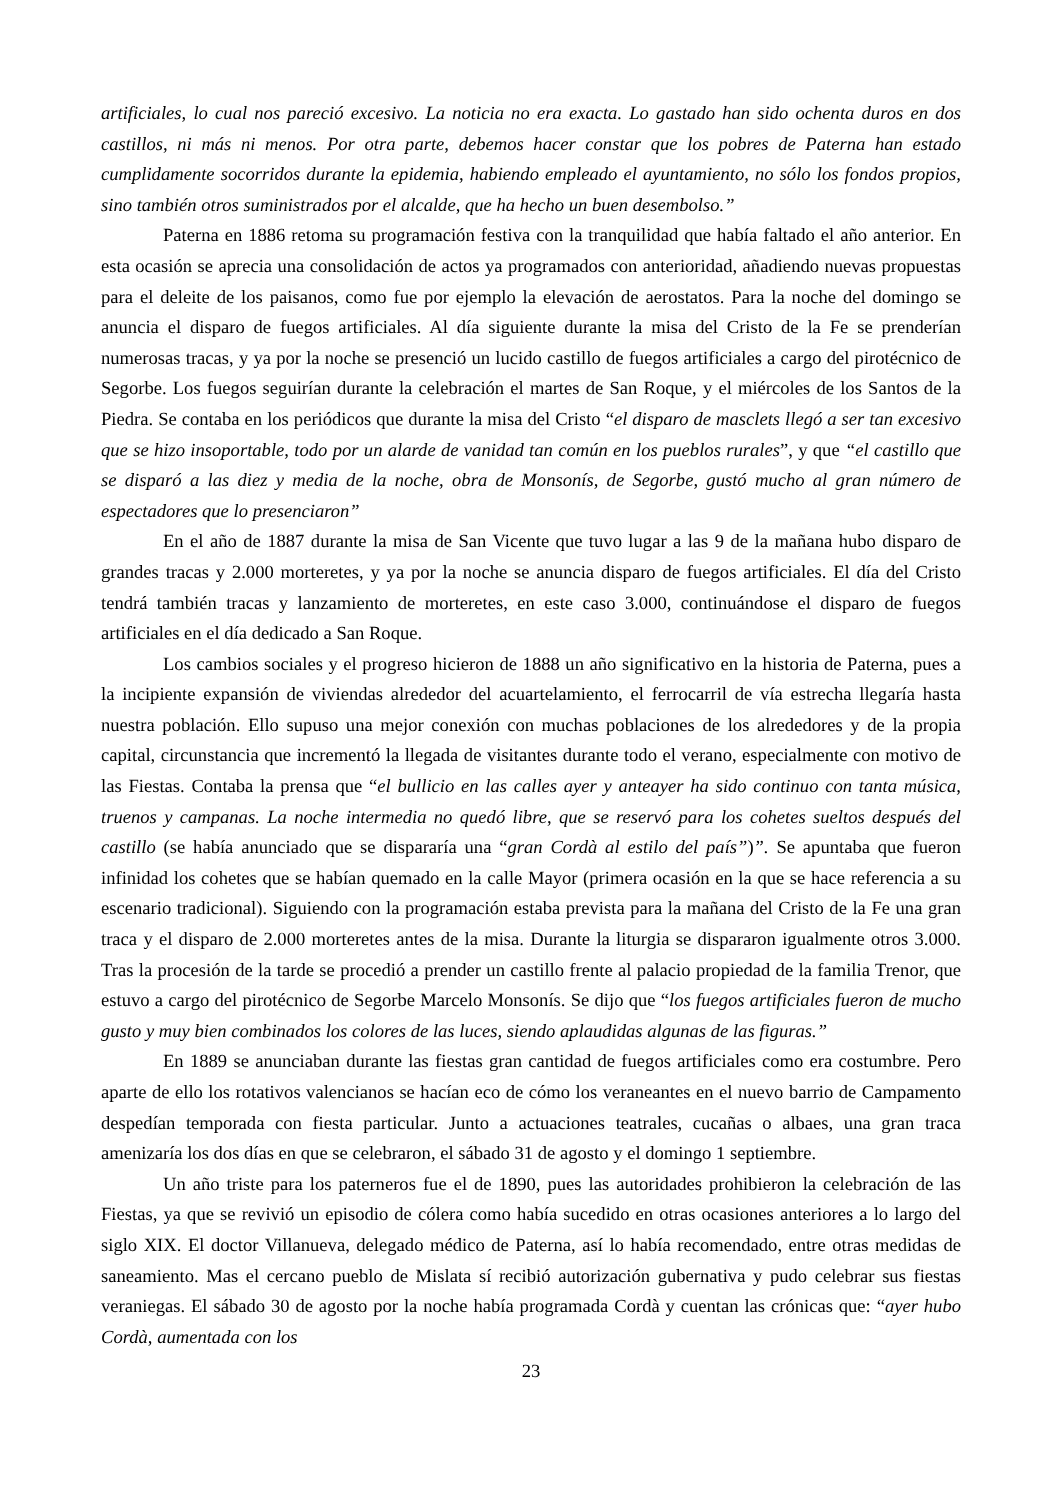artificiales, lo cual nos pareció excesivo. La noticia no era exacta. Lo gastado han sido ochenta duros en dos castillos, ni más ni menos. Por otra parte, debemos hacer constar que los pobres de Paterna han estado cumplidamente socorridos durante la epidemia, habiendo empleado el ayuntamiento, no sólo los fondos propios, sino también otros suministrados por el alcalde, que ha hecho un buen desembolso.”
Paterna en 1886 retoma su programación festiva con la tranquilidad que había faltado el año anterior. En esta ocasión se aprecia una consolidación de actos ya programados con anterioridad, añadiendo nuevas propuestas para el deleite de los paisanos, como fue por ejemplo la elevación de aerostatos. Para la noche del domingo se anuncia el disparo de fuegos artificiales. Al día siguiente durante la misa del Cristo de la Fe se prenderían numerosas tracas, y ya por la noche se presenció un lucido castillo de fuegos artificiales a cargo del pirotécnico de Segorbe. Los fuegos seguirían durante la celebración el martes de San Roque, y el miércoles de los Santos de la Piedra. Se contaba en los periódicos que durante la misa del Cristo “el disparo de masclets llegó a ser tan excesivo que se hizo insoportable, todo por un alarde de vanidad tan común en los pueblos rurales”, y que “el castillo que se disparó a las diez y media de la noche, obra de Monsonís, de Segorbe, gustó mucho al gran número de espectadores que lo presenciaron”
En el año de 1887 durante la misa de San Vicente que tuvo lugar a las 9 de la mañana hubo disparo de grandes tracas y 2.000 morteretes, y ya por la noche se anuncia disparo de fuegos artificiales. El día del Cristo tendrá también tracas y lanzamiento de morteretes, en este caso 3.000, continuándose el disparo de fuegos artificiales en el día dedicado a San Roque.
Los cambios sociales y el progreso hicieron de 1888 un año significativo en la historia de Paterna, pues a la incipiente expansión de viviendas alrededor del acuartelamiento, el ferrocarril de vía estrecha llegaría hasta nuestra población. Ello supuso una mejor conexión con muchas poblaciones de los alrededores y de la propia capital, circunstancia que incrementó la llegada de visitantes durante todo el verano, especialmente con motivo de las Fiestas. Contaba la prensa que “el bullicio en las calles ayer y anteayer ha sido continuo con tanta música, truenos y campanas. La noche intermedia no quedó libre, que se reservó para los cohetes sueltos después del castillo (se había anunciado que se dispararía una “gran Cordà al estilo del país”)”. Se apuntaba que fueron infinidad los cohetes que se habían quemado en la calle Mayor (primera ocasión en la que se hace referencia a su escenario tradicional). Siguiendo con la programación estaba prevista para la mañana del Cristo de la Fe una gran traca y el disparo de 2.000 morteretes antes de la misa. Durante la liturgia se dispararon igualmente otros 3.000. Tras la procesión de la tarde se procedió a prender un castillo frente al palacio propiedad de la familia Trenor, que estuvo a cargo del pirotécnico de Segorbe Marcelo Monsonís. Se dijo que “los fuegos artificiales fueron de mucho gusto y muy bien combinados los colores de las luces, siendo aplaudidas algunas de las figuras.”
En 1889 se anunciaban durante las fiestas gran cantidad de fuegos artificiales como era costumbre. Pero aparte de ello los rotativos valencianos se hacían eco de cómo los veraneantes en el nuevo barrio de Campamento despedían temporada con fiesta particular. Junto a actuaciones teatrales, cucañas o albaes, una gran traca amenizaría los dos días en que se celebraron, el sábado 31 de agosto y el domingo 1 septiembre.
Un año triste para los paterneros fue el de 1890, pues las autoridades prohibieron la celebración de las Fiestas, ya que se revivió un episodio de cólera como había sucedido en otras ocasiones anteriores a lo largo del siglo XIX. El doctor Villanueva, delegado médico de Paterna, así lo había recomendado, entre otras medidas de saneamiento. Mas el cercano pueblo de Mislata sí recibió autorización gubernativa y pudo celebrar sus fiestas veraniegas. El sábado 30 de agosto por la noche había programada Cordà y cuentan las crónicas que: “ayer hubo Cordà, aumentada con los
23